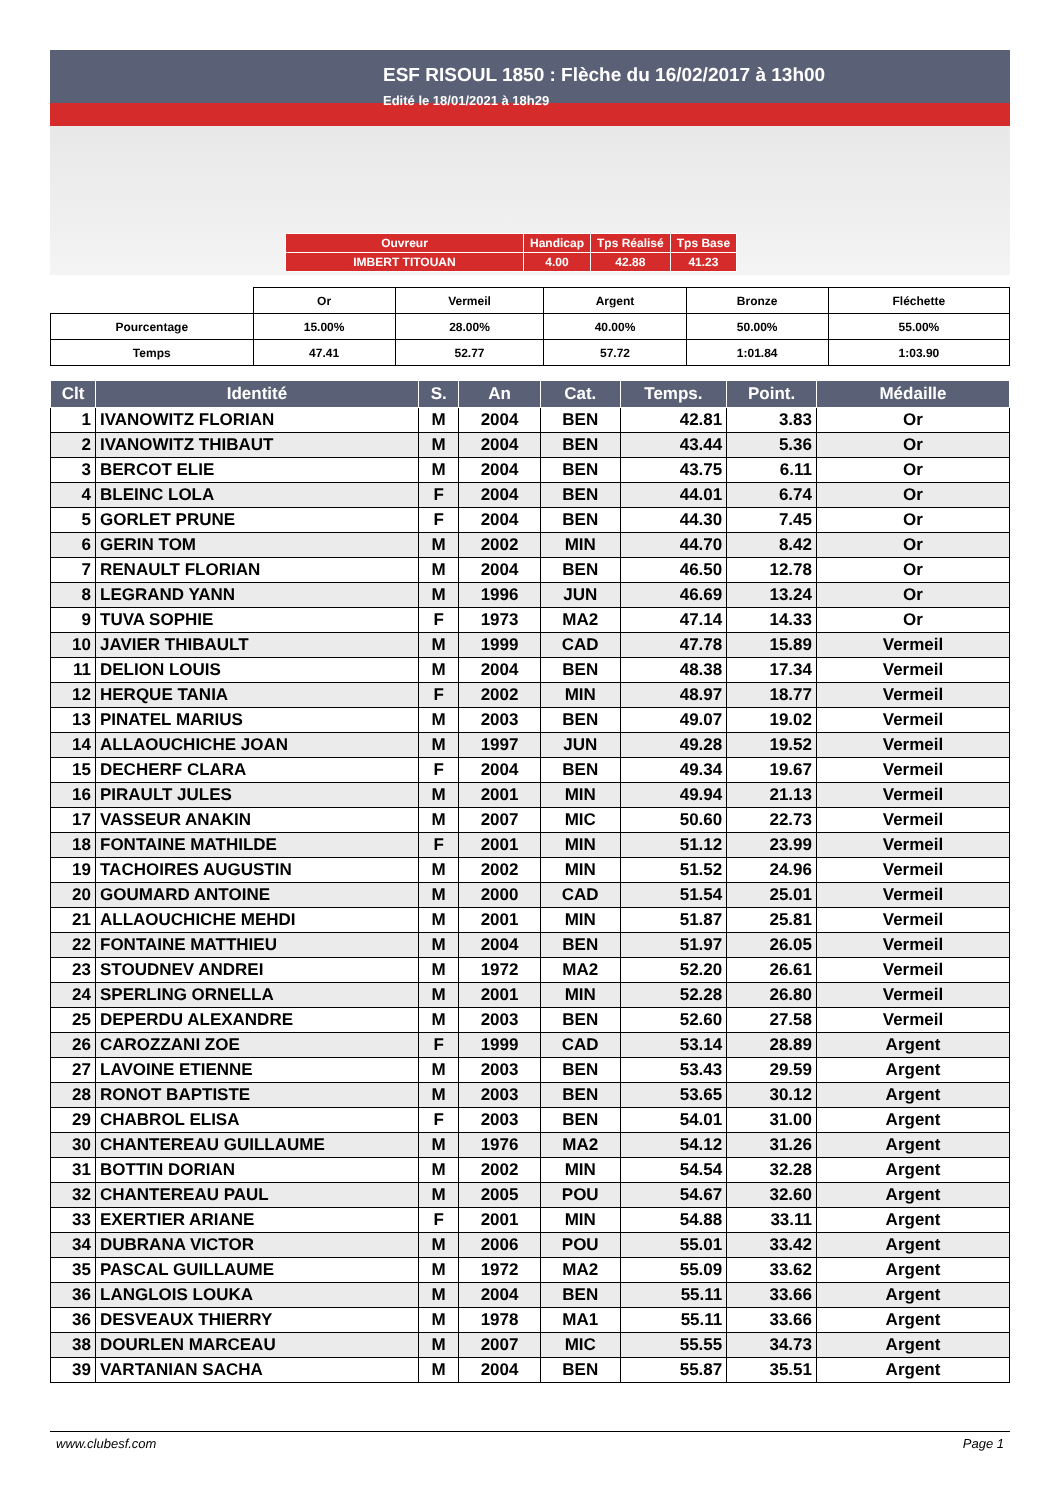ESF RISOUL 1850 : Flèche du 16/02/2017 à 13h00
Edité le 18/01/2021 à 18h29
| Ouvreur | Handicap | Tps Réalisé | Tps Base |
| IMBERT TITOUAN | 4.00 | 42.88 | 41.23 |
| | Or | Vermeil | Argent | Bronze | Fléchette |
| Pourcentage | 15.00% | 28.00% | 40.00% | 50.00% | 55.00% |
| Temps | 47.41 | 52.77 | 57.72 | 1:01.84 | 1:03.90 |
| Clt | Identité | S. | An | Cat. | Temps. | Point. | Médaille |
| --- | --- | --- | --- | --- | --- | --- | --- |
| 1 | IVANOWITZ FLORIAN | M | 2004 | BEN | 42.81 | 3.83 | Or |
| 2 | IVANOWITZ THIBAUT | M | 2004 | BEN | 43.44 | 5.36 | Or |
| 3 | BERCOT ELIE | M | 2004 | BEN | 43.75 | 6.11 | Or |
| 4 | BLEINC LOLA | F | 2004 | BEN | 44.01 | 6.74 | Or |
| 5 | GORLET PRUNE | F | 2004 | BEN | 44.30 | 7.45 | Or |
| 6 | GERIN TOM | M | 2002 | MIN | 44.70 | 8.42 | Or |
| 7 | RENAULT FLORIAN | M | 2004 | BEN | 46.50 | 12.78 | Or |
| 8 | LEGRAND YANN | M | 1996 | JUN | 46.69 | 13.24 | Or |
| 9 | TUVA SOPHIE | F | 1973 | MA2 | 47.14 | 14.33 | Or |
| 10 | JAVIER THIBAULT | M | 1999 | CAD | 47.78 | 15.89 | Vermeil |
| 11 | DELION LOUIS | M | 2004 | BEN | 48.38 | 17.34 | Vermeil |
| 12 | HERQUE TANIA | F | 2002 | MIN | 48.97 | 18.77 | Vermeil |
| 13 | PINATEL MARIUS | M | 2003 | BEN | 49.07 | 19.02 | Vermeil |
| 14 | ALLAOUCHICHE JOAN | M | 1997 | JUN | 49.28 | 19.52 | Vermeil |
| 15 | DECHERF CLARA | F | 2004 | BEN | 49.34 | 19.67 | Vermeil |
| 16 | PIRAULT JULES | M | 2001 | MIN | 49.94 | 21.13 | Vermeil |
| 17 | VASSEUR ANAKIN | M | 2007 | MIC | 50.60 | 22.73 | Vermeil |
| 18 | FONTAINE MATHILDE | F | 2001 | MIN | 51.12 | 23.99 | Vermeil |
| 19 | TACHOIRES AUGUSTIN | M | 2002 | MIN | 51.52 | 24.96 | Vermeil |
| 20 | GOUMARD ANTOINE | M | 2000 | CAD | 51.54 | 25.01 | Vermeil |
| 21 | ALLAOUCHICHE MEHDI | M | 2001 | MIN | 51.87 | 25.81 | Vermeil |
| 22 | FONTAINE MATTHIEU | M | 2004 | BEN | 51.97 | 26.05 | Vermeil |
| 23 | STOUDNEV ANDREI | M | 1972 | MA2 | 52.20 | 26.61 | Vermeil |
| 24 | SPERLING ORNELLA | M | 2001 | MIN | 52.28 | 26.80 | Vermeil |
| 25 | DEPERDU ALEXANDRE | M | 2003 | BEN | 52.60 | 27.58 | Vermeil |
| 26 | CAROZZANI ZOE | F | 1999 | CAD | 53.14 | 28.89 | Argent |
| 27 | LAVOINE ETIENNE | M | 2003 | BEN | 53.43 | 29.59 | Argent |
| 28 | RONOT BAPTISTE | M | 2003 | BEN | 53.65 | 30.12 | Argent |
| 29 | CHABROL ELISA | F | 2003 | BEN | 54.01 | 31.00 | Argent |
| 30 | CHANTEREAU GUILLAUME | M | 1976 | MA2 | 54.12 | 31.26 | Argent |
| 31 | BOTTIN DORIAN | M | 2002 | MIN | 54.54 | 32.28 | Argent |
| 32 | CHANTEREAU PAUL | M | 2005 | POU | 54.67 | 32.60 | Argent |
| 33 | EXERTIER ARIANE | F | 2001 | MIN | 54.88 | 33.11 | Argent |
| 34 | DUBRANA VICTOR | M | 2006 | POU | 55.01 | 33.42 | Argent |
| 35 | PASCAL GUILLAUME | M | 1972 | MA2 | 55.09 | 33.62 | Argent |
| 36 | LANGLOIS LOUKA | M | 2004 | BEN | 55.11 | 33.66 | Argent |
| 36 | DESVEAUX THIERRY | M | 1978 | MA1 | 55.11 | 33.66 | Argent |
| 38 | DOURLEN MARCEAU | M | 2007 | MIC | 55.55 | 34.73 | Argent |
| 39 | VARTANIAN SACHA | M | 2004 | BEN | 55.87 | 35.51 | Argent |
www.clubesf.com Page 1